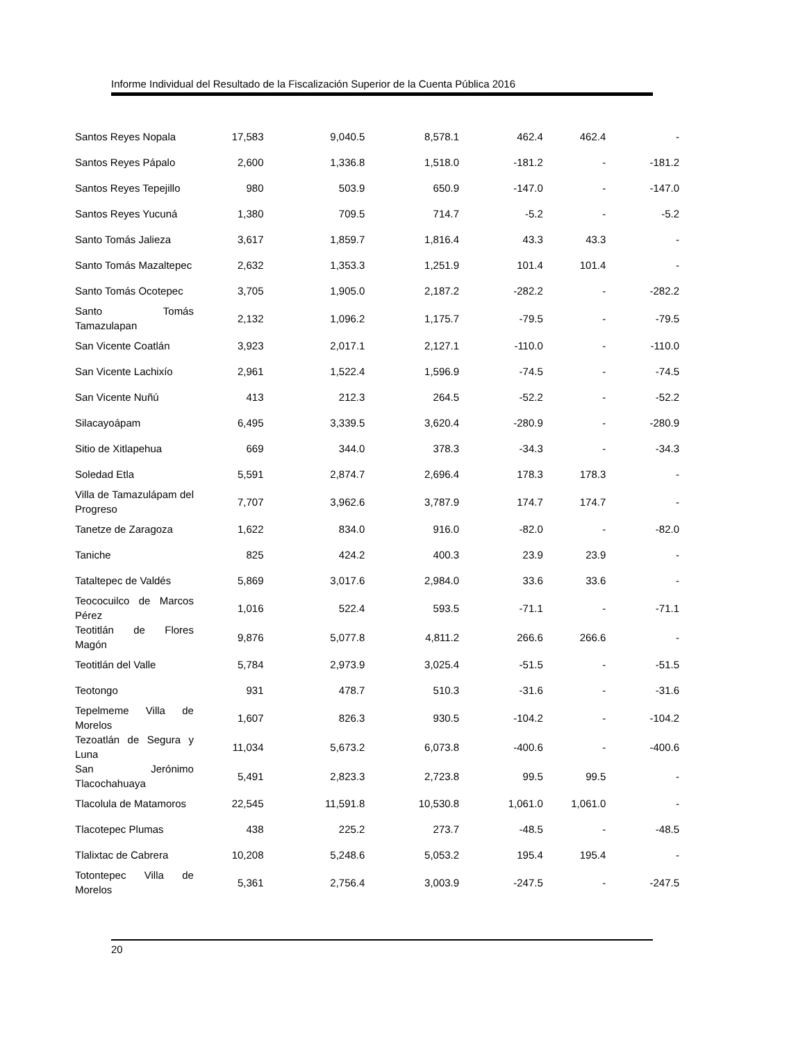Informe Individual del Resultado de la Fiscalización Superior de la Cuenta Pública 2016
| Santos Reyes Nopala | 17,583 | 9,040.5 | 8,578.1 | 462.4 | 462.4 | - |
| Santos Reyes Pápalo | 2,600 | 1,336.8 | 1,518.0 | -181.2 | - | -181.2 |
| Santos Reyes Tepejillo | 980 | 503.9 | 650.9 | -147.0 | - | -147.0 |
| Santos Reyes Yucuná | 1,380 | 709.5 | 714.7 | -5.2 | - | -5.2 |
| Santo Tomás Jalieza | 3,617 | 1,859.7 | 1,816.4 | 43.3 | 43.3 | - |
| Santo Tomás Mazaltepec | 2,632 | 1,353.3 | 1,251.9 | 101.4 | 101.4 | - |
| Santo Tomás Ocotepec | 3,705 | 1,905.0 | 2,187.2 | -282.2 | - | -282.2 |
| Santo Tomás Tamazulapan | 2,132 | 1,096.2 | 1,175.7 | -79.5 | - | -79.5 |
| San Vicente Coatlán | 3,923 | 2,017.1 | 2,127.1 | -110.0 | - | -110.0 |
| San Vicente Lachixío | 2,961 | 1,522.4 | 1,596.9 | -74.5 | - | -74.5 |
| San Vicente Nuñú | 413 | 212.3 | 264.5 | -52.2 | - | -52.2 |
| Silacayoápam | 6,495 | 3,339.5 | 3,620.4 | -280.9 | - | -280.9 |
| Sitio de Xitlapehua | 669 | 344.0 | 378.3 | -34.3 | - | -34.3 |
| Soledad Etla | 5,591 | 2,874.7 | 2,696.4 | 178.3 | 178.3 | - |
| Villa de Tamazulápam del Progreso | 7,707 | 3,962.6 | 3,787.9 | 174.7 | 174.7 | - |
| Tanetze de Zaragoza | 1,622 | 834.0 | 916.0 | -82.0 | - | -82.0 |
| Taniche | 825 | 424.2 | 400.3 | 23.9 | 23.9 | - |
| Tataltepec de Valdés | 5,869 | 3,017.6 | 2,984.0 | 33.6 | 33.6 | - |
| Teococuilco de Marcos Pérez | 1,016 | 522.4 | 593.5 | -71.1 | - | -71.1 |
| Teotitlán de Flores Magón | 9,876 | 5,077.8 | 4,811.2 | 266.6 | 266.6 | - |
| Teotitlán del Valle | 5,784 | 2,973.9 | 3,025.4 | -51.5 | - | -51.5 |
| Teotongo | 931 | 478.7 | 510.3 | -31.6 | - | -31.6 |
| Tepelmeme Villa de Morelos | 1,607 | 826.3 | 930.5 | -104.2 | - | -104.2 |
| Tezoatlán de Segura y Luna | 11,034 | 5,673.2 | 6,073.8 | -400.6 | - | -400.6 |
| San Jerónimo Tlacochahuaya | 5,491 | 2,823.3 | 2,723.8 | 99.5 | 99.5 | - |
| Tlacolula de Matamoros | 22,545 | 11,591.8 | 10,530.8 | 1,061.0 | 1,061.0 | - |
| Tlacotepec Plumas | 438 | 225.2 | 273.7 | -48.5 | - | -48.5 |
| Tlalixtac de Cabrera | 10,208 | 5,248.6 | 5,053.2 | 195.4 | 195.4 | - |
| Totontepec Villa de Morelos | 5,361 | 2,756.4 | 3,003.9 | -247.5 | - | -247.5 |
20